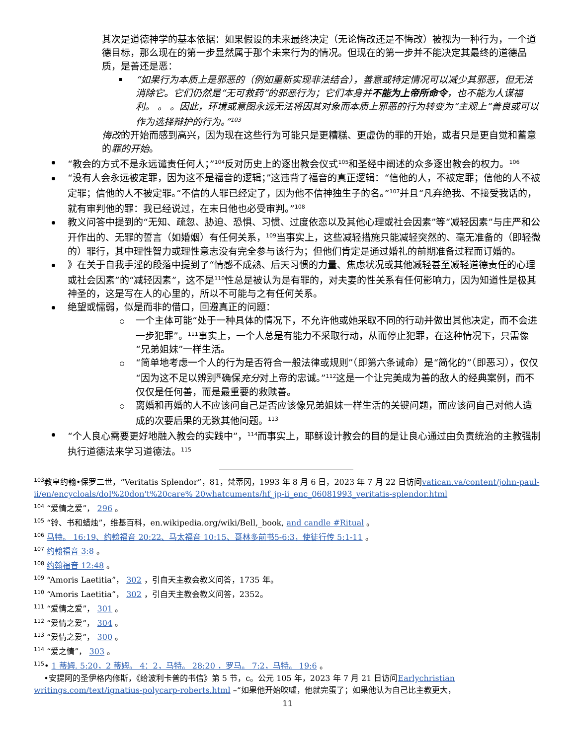其次是道德神学的基本依据：如果假设的未来最终决定（无论悔改还是不悔改）被视为一种行为，一个道德目标，那么现在的第一步显然属于那个未来行为的情况。但现在的第一步并不能决定其最终的道德品质，是善还是恶：
“如果行为本质上是邪恶的（例如重新实现非法结合），善意或特定情况可以减少其邪恶，但无法消除它。它们仍然是“无可救药”的邪恶行为；它们本身并不能为上帝所命令，也不能为人谋福利。 。 。因此，环境或意图永远无法将因其对象而本质上邪恶的行为转变为“主观上”善良或可以作为选择辩护的行为。”<sup>103</sup>
悔改的开始而感到高兴，因为现在这些行为可能只是更糟糕、更虚伪的罪的开始，或者只是更自觉和蓄意的罪的开始。
“教会的方式不是永远谴责任何人；”<sup>104</sup>反对历史上的逐出教会仪式<sup>105</sup>和圣经中阐述的众多逐出教会的权力。<sup>106</sup>
“没有人会永远被定罪，因为这不是福音的逻辑；”这违背了福音的真正逻辑：“信他的人，不被定罪；信他的人不被定罪；信他的人不被定罪。”不信的人罪已经定了，因为他不信神独生子的名。”<sup>107</sup>并且“凡弃绝我、不接受我话的，就有审判他的罪：我已经说过，在末日他也必受审判。”<sup>108</sup>
教义问答中提到的“无知、疏忽、胁迫、恐惧、习惯、过度依恋以及其他心理或社会因素”等“减轻因素”与庄严和公开作出的、无罪的誓言（如婚姻）有任何关系，<sup>109</sup>当事实上，这些减轻措施只能减轻突然的、毫无准备的（即轻微的）罪行，其中理性智力或理性意志没有完全参与该行为；但他们肯定是通过婚礼的前期准备过程而订婚的。
》在关于自我手淫的段落中提到了“情感不成熟、后天习惯的力量、焦虑状况或其他减轻甚至减轻道德责任的心理或社会因素”的“减轻因素”，这不是<sup>110</sup>性总是被认为是有罪的，对夫妻的性关系有任何影响力，因为知道性是极其神圣的，这是写在人的心里的，所以不可能与之有任何关系。
绝望或懦弱，似是而非的借口，回避真正的问题：
一个主体可能“处于一种具体的情况下，不允许他或她采取不同的行动并做出其他决定，而不会进一步犯罪”。<sup>111</sup>事实上，一个人总是有能力不采取行动，从而停止犯罪，在这种情况下，只需像“兄弟姐妹”一样生活。
“简单地考虑一个人的行为是否符合一般法律或规则”（即第六条诫命）是“简化的”（即恶习），仅仅“因为这不足以辨别<sup>和</sup>确保充分对上帝的忠诚。”<sup>112</sup>这是一个让完美成为善的敌人的经典案例，而不仅仅是任何善，而是最重要的救赎善。
离婚和再婚的人不应该问自己是否应该像兄弟姐妹一样生活的关键问题，而应该问自己对他人造成的次要后果的无数其他问题。<sup>113</sup>
“个人良心需要更好地融入教会的实践中”，<sup>114</sup>而事实上，耶稣设计教会的目的是让良心通过由负责统治的主教强制执行道德法来学习道德法。<sup>115</sup>
<sup>103</sup> 教皇约翰•保罗二世，“Veritatis Splendor”，81，梵蒂冈，1993 年 8 月 6 日，2023 年 7 月 22 日访问vatican.va/content/john-paul-ii/en/encycloals/doI%20don't%20care% 20whatcuments/hf_jp-ii_enc_06081993_veritatis-splendor.html
<sup>104</sup> “爱情之爱”， 296 。
<sup>105</sup> “铃、书和蜡烛”，维基百科，en.wikipedia.org/wiki/Bell,_book, and candle #Ritual 。
<sup>106</sup> 马特。 16:19、约翰福音 20:22、马太福音 10:15、哥林多前书5-6:3，使徒行传 5:1-11 。
<sup>107</sup> 约翰福音 3:8 。
<sup>108</sup> 约翰福音 12:48 。
<sup>109</sup> “Amoris Laetitia”， 302 ，引自天主教会教义问答，1735 年。
<sup>110</sup> “Amoris Laetitia”， 302 ，引自天主教会教义问答，2352。
<sup>111</sup> “爱情之爱”， 301 。
<sup>112</sup> “爱情之爱”， 304 。
<sup>113</sup> “爱情之爱”， 300 。
<sup>114</sup> “爱之情”， 303 。
<sup>115</sup>• 1 蒂姆. 5:20，2 蒂姆。 4：2，马特。 28:20 ，罗马。 7:2，马特。 19:6 。
•安提阿的圣伊格内修斯，《给波利卡普的书信》第 5 节，c。公元 105 年，2023 年 7 月 21 日访问Earlychristian writings.com/text/ignatius-polycarp-roberts.html –“如果他开始吹嘘，他就完蛋了；如果他认为自己比主教更大，
11